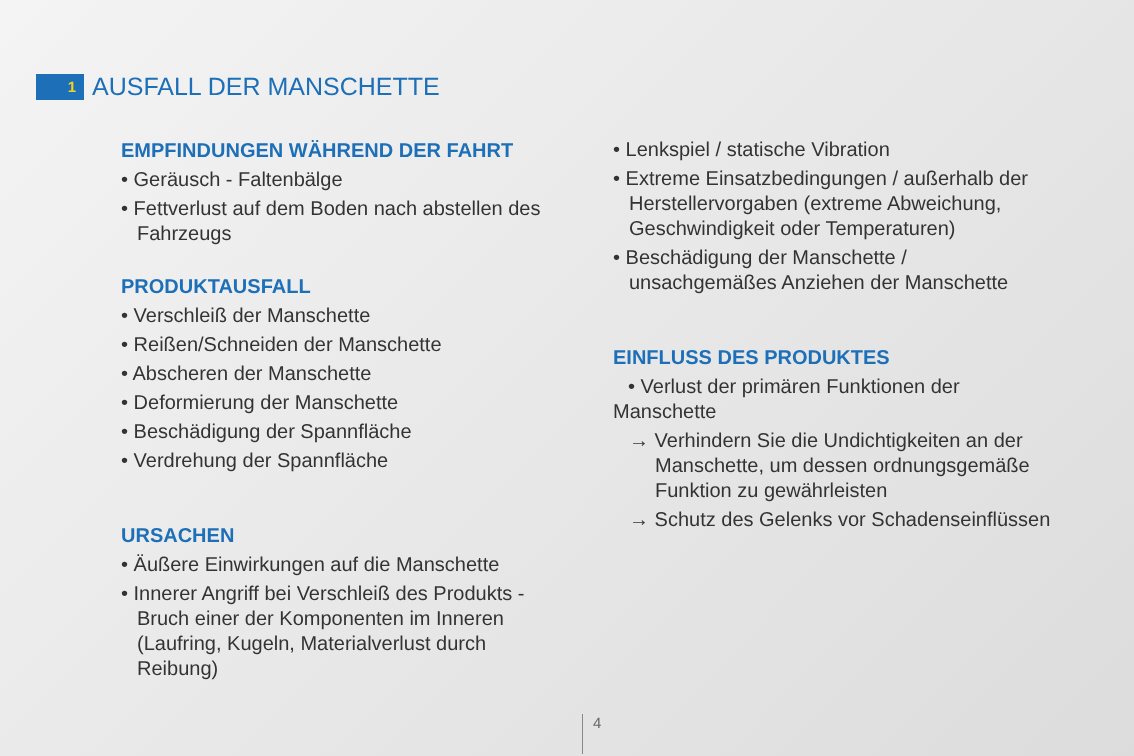1
AUSFALL DER MANSCHETTE
EMPFINDUNGEN WÄHREND DER FAHRT
• Geräusch - Faltenbälge
• Fettverlust auf dem Boden nach abstellen des Fahrzeugs
PRODUKTAUSFALL
• Verschleiß der Manschette
• Reißen/Schneiden der Manschette
• Abscheren der Manschette
• Deformierung der Manschette
• Beschädigung der Spannfläche
• Verdrehung der Spannfläche
URSACHEN
• Äußere Einwirkungen auf die Manschette
• Innerer Angriff bei Verschleiß des Produkts - Bruch einer der Komponenten im Inneren (Laufring, Kugeln, Materialverlust durch Reibung)
• Lenkspiel / statische Vibration
• Extreme Einsatzbedingungen / außerhalb der Herstellervorgaben (extreme Abweichung, Geschwindigkeit oder Temperaturen)
• Beschädigung der Manschette / unsachgemäßes Anziehen der Manschette
EINFLUSS DES PRODUKTES
• Verlust der primären Funktionen der Manschette
→ Verhindern Sie die Undichtigkeiten an der Manschette, um dessen ordnungsgemäße Funktion zu gewährleisten
→ Schutz des Gelenks vor Schadenseinflüssen
4